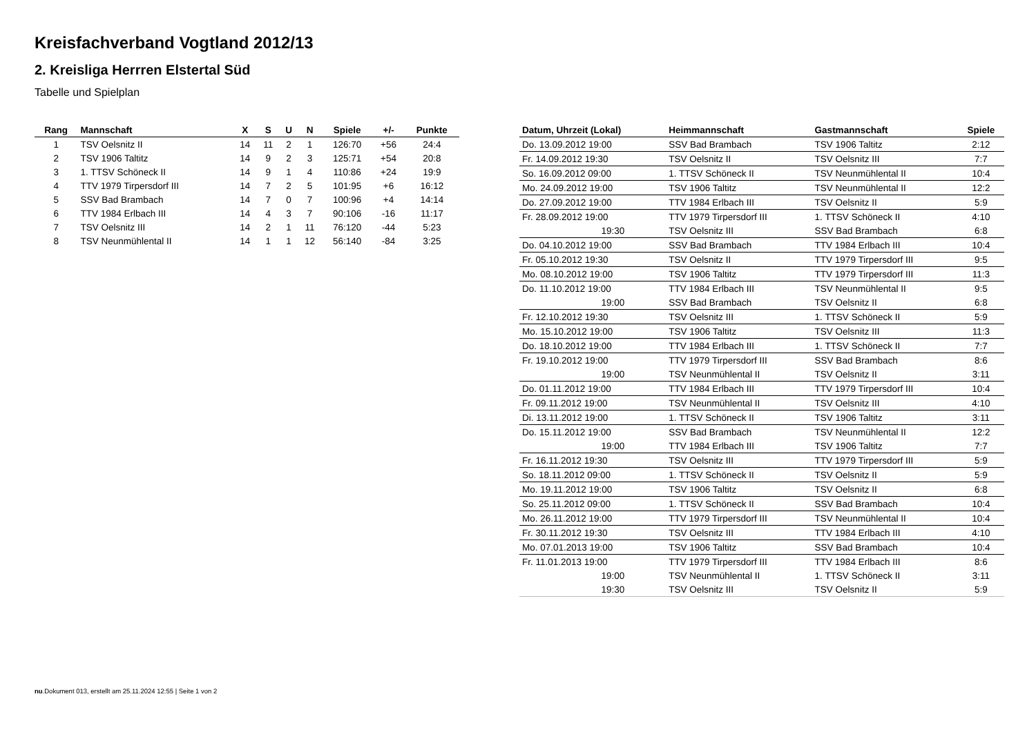Kreisfachverband Vogtland 2012/13
2. Kreisliga Herrren Elstertal Süd
Tabelle und Spielplan
| Rang | Mannschaft | X | S | U | N | Spiele | +/- | Punkte |
| --- | --- | --- | --- | --- | --- | --- | --- | --- |
| 1 | TSV Oelsnitz II | 14 | 11 | 2 | 1 | 126:70 | +56 | 24:4 |
| 2 | TSV 1906 Taltitz | 14 | 9 | 2 | 3 | 125:71 | +54 | 20:8 |
| 3 | 1. TTSV Schöneck II | 14 | 9 | 1 | 4 | 110:86 | +24 | 19:9 |
| 4 | TTV 1979 Tirpersdorf III | 14 | 7 | 2 | 5 | 101:95 | +6 | 16:12 |
| 5 | SSV Bad Brambach | 14 | 7 | 0 | 7 | 100:96 | +4 | 14:14 |
| 6 | TTV 1984 Erlbach III | 14 | 4 | 3 | 7 | 90:106 | -16 | 11:17 |
| 7 | TSV Oelsnitz III | 14 | 2 | 1 | 11 | 76:120 | -44 | 5:23 |
| 8 | TSV Neunmühlental II | 14 | 1 | 1 | 12 | 56:140 | -84 | 3:25 |
| Datum, Uhrzeit (Lokal) | Heimmannschaft | Gastmannschaft | Spiele |
| --- | --- | --- | --- |
| Do. 13.09.2012 19:00 | SSV Bad Brambach | TSV 1906 Taltitz | 2:12 |
| Fr. 14.09.2012 19:30 | TSV Oelsnitz II | TSV Oelsnitz III | 7:7 |
| So. 16.09.2012 09:00 | 1. TTSV Schöneck II | TSV Neunmühlental II | 10:4 |
| Mo. 24.09.2012 19:00 | TSV 1906 Taltitz | TSV Neunmühlental II | 12:2 |
| Do. 27.09.2012 19:00 | TTV 1984 Erlbach III | TSV Oelsnitz II | 5:9 |
| Fr. 28.09.2012 19:00 | TTV 1979 Tirpersdorf III | 1. TTSV Schöneck II | 4:10 |
| 19:30 | TSV Oelsnitz III | SSV Bad Brambach | 6:8 |
| Do. 04.10.2012 19:00 | SSV Bad Brambach | TTV 1984 Erlbach III | 10:4 |
| Fr. 05.10.2012 19:30 | TSV Oelsnitz II | TTV 1979 Tirpersdorf III | 9:5 |
| Mo. 08.10.2012 19:00 | TSV 1906 Taltitz | TTV 1979 Tirpersdorf III | 11:3 |
| Do. 11.10.2012 19:00 | TTV 1984 Erlbach III | TSV Neunmühlental II | 9:5 |
| 19:00 | SSV Bad Brambach | TSV Oelsnitz II | 6:8 |
| Fr. 12.10.2012 19:30 | TSV Oelsnitz III | 1. TTSV Schöneck II | 5:9 |
| Mo. 15.10.2012 19:00 | TSV 1906 Taltitz | TSV Oelsnitz III | 11:3 |
| Do. 18.10.2012 19:00 | TTV 1984 Erlbach III | 1. TTSV Schöneck II | 7:7 |
| Fr. 19.10.2012 19:00 | TTV 1979 Tirpersdorf III | SSV Bad Brambach | 8:6 |
| 19:00 | TSV Neunmühlental II | TSV Oelsnitz II | 3:11 |
| Do. 01.11.2012 19:00 | TTV 1984 Erlbach III | TTV 1979 Tirpersdorf III | 10:4 |
| Fr. 09.11.2012 19:00 | TSV Neunmühlental II | TSV Oelsnitz III | 4:10 |
| Di. 13.11.2012 19:00 | 1. TTSV Schöneck II | TSV 1906 Taltitz | 3:11 |
| Do. 15.11.2012 19:00 | SSV Bad Brambach | TSV Neunmühlental II | 12:2 |
| 19:00 | TTV 1984 Erlbach III | TSV 1906 Taltitz | 7:7 |
| Fr. 16.11.2012 19:30 | TSV Oelsnitz III | TTV 1979 Tirpersdorf III | 5:9 |
| So. 18.11.2012 09:00 | 1. TTSV Schöneck II | TSV Oelsnitz II | 5:9 |
| Mo. 19.11.2012 19:00 | TSV 1906 Taltitz | TSV Oelsnitz II | 6:8 |
| So. 25.11.2012 09:00 | 1. TTSV Schöneck II | SSV Bad Brambach | 10:4 |
| Mo. 26.11.2012 19:00 | TTV 1979 Tirpersdorf III | TSV Neunmühlental II | 10:4 |
| Fr. 30.11.2012 19:30 | TSV Oelsnitz III | TTV 1984 Erlbach III | 4:10 |
| Mo. 07.01.2013 19:00 | TSV 1906 Taltitz | SSV Bad Brambach | 10:4 |
| Fr. 11.01.2013 19:00 | TTV 1979 Tirpersdorf III | TTV 1984 Erlbach III | 8:6 |
| 19:00 | TSV Neunmühlental II | 1. TTSV Schöneck II | 3:11 |
| 19:30 | TSV Oelsnitz III | TSV Oelsnitz II | 5:9 |
nu.Dokument 013, erstellt am 25.11.2024 12:55 | Seite 1 von 2